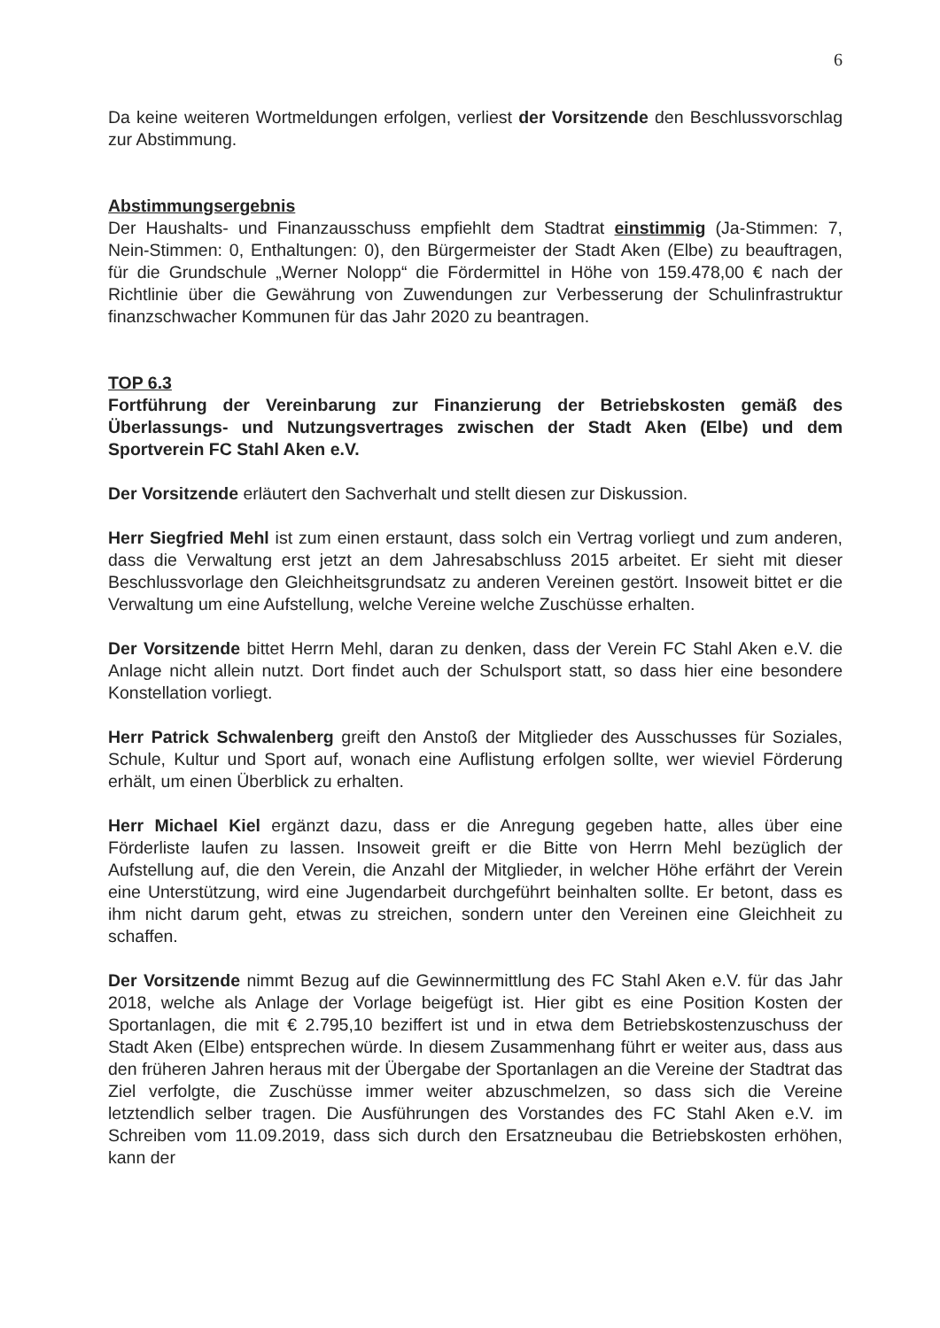6
Da keine weiteren Wortmeldungen erfolgen, verliest der Vorsitzende den Beschlussvorschlag zur Abstimmung.
Abstimmungsergebnis
Der Haushalts- und Finanzausschuss empfiehlt dem Stadtrat einstimmig (Ja-Stimmen: 7, Nein-Stimmen: 0, Enthaltungen: 0), den Bürgermeister der Stadt Aken (Elbe) zu beauftragen, für die Grundschule „Werner Nolopp“ die Fördermittel in Höhe von 159.478,00 € nach der Richtlinie über die Gewährung von Zuwendungen zur Verbesserung der Schulinfrastruktur finanzschwacher Kommunen für das Jahr 2020 zu beantragen.
TOP 6.3
Fortführung der Vereinbarung zur Finanzierung der Betriebskosten gemäß des Überlassungs- und Nutzungsvertrages zwischen der Stadt Aken (Elbe) und dem Sportverein FC Stahl Aken e.V.
Der Vorsitzende erläutert den Sachverhalt und stellt diesen zur Diskussion.
Herr Siegfried Mehl ist zum einen erstaunt, dass solch ein Vertrag vorliegt und zum anderen, dass die Verwaltung erst jetzt an dem Jahresabschluss 2015 arbeitet. Er sieht mit dieser Beschlussvorlage den Gleichheitsgrundsatz zu anderen Vereinen gestört. Insoweit bittet er die Verwaltung um eine Aufstellung, welche Vereine welche Zuschüsse erhalten.
Der Vorsitzende bittet Herrn Mehl, daran zu denken, dass der Verein FC Stahl Aken e.V. die Anlage nicht allein nutzt. Dort findet auch der Schulsport statt, so dass hier eine besondere Konstellation vorliegt.
Herr Patrick Schwalenberg greift den Anstoß der Mitglieder des Ausschusses für Soziales, Schule, Kultur und Sport auf, wonach eine Auflistung erfolgen sollte, wer wieviel Förderung erhält, um einen Überblick zu erhalten.
Herr Michael Kiel ergänzt dazu, dass er die Anregung gegeben hatte, alles über eine Förderliste laufen zu lassen. Insoweit greift er die Bitte von Herrn Mehl bezüglich der Aufstellung auf, die den Verein, die Anzahl der Mitglieder, in welcher Höhe erfährt der Verein eine Unterstützung, wird eine Jugendarbeit durchgeführt beinhalten sollte. Er betont, dass es ihm nicht darum geht, etwas zu streichen, sondern unter den Vereinen eine Gleichheit zu schaffen.
Der Vorsitzende nimmt Bezug auf die Gewinnermittlung des FC Stahl Aken e.V. für das Jahr 2018, welche als Anlage der Vorlage beigefügt ist. Hier gibt es eine Position Kosten der Sportanlagen, die mit € 2.795,10 beziffert ist und in etwa dem Betriebskostenzuschuss der Stadt Aken (Elbe) entsprechen würde. In diesem Zusammenhang führt er weiter aus, dass aus den früheren Jahren heraus mit der Übergabe der Sportanlagen an die Vereine der Stadtrat das Ziel verfolgte, die Zuschüsse immer weiter abzuschmelzen, so dass sich die Vereine letztendlich selber tragen. Die Ausführungen des Vorstandes des FC Stahl Aken e.V. im Schreiben vom 11.09.2019, dass sich durch den Ersatzneubau die Betriebskosten erhöhen, kann der